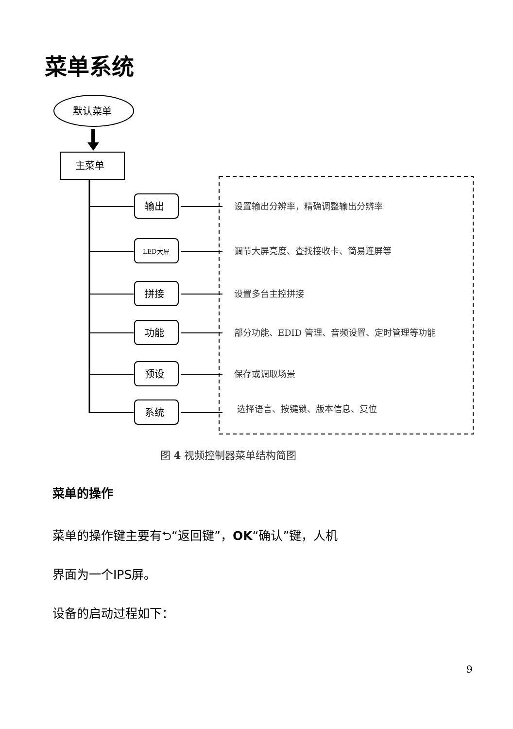菜单系统
默认菜单
主菜单
输出
LED大屏
拼接
功能
预设
系统
设置输出分辨率，精确调整输出分辨率
调节大屏亮度、查找接收卡、简易连屏等
设置多台主控拼接
部分功能、EDID 管理、音频设置、定时管理等功能
保存或调取场景
选择语言、按键锁、版本信息、复位
图 4 视频控制器菜单结构简图
菜单的操作
菜单的操作键主要有⮌“返回键”，OK“确认”键，人机
界面为一个IPS屏。
设备的启动过程如下：
9